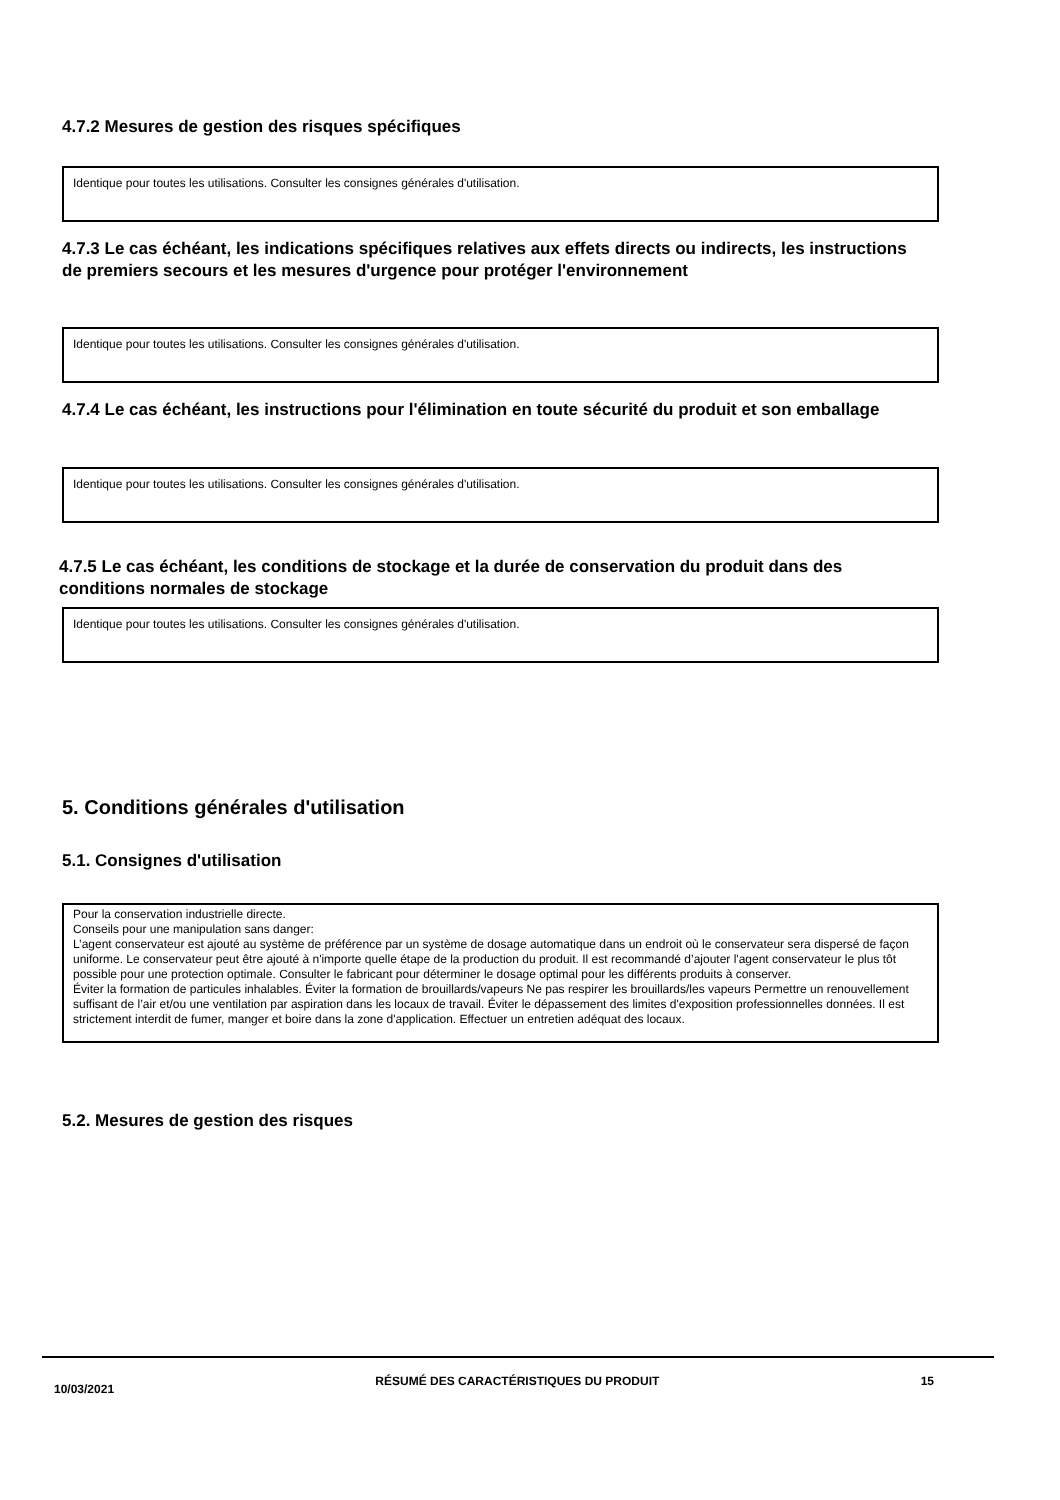4.7.2 Mesures de gestion des risques spécifiques
Identique pour toutes les utilisations. Consulter les consignes générales d'utilisation.
4.7.3 Le cas échéant, les indications spécifiques relatives aux effets directs ou indirects, les instructions de premiers secours et les mesures d'urgence pour protéger l'environnement
Identique pour toutes les utilisations. Consulter les consignes générales d'utilisation.
4.7.4 Le cas échéant, les instructions pour l'élimination en toute sécurité du produit et son emballage
Identique pour toutes les utilisations. Consulter les consignes générales d'utilisation.
4.7.5 Le cas échéant, les conditions de stockage et la durée de conservation du produit dans des conditions normales de stockage
Identique pour toutes les utilisations. Consulter les consignes générales d'utilisation.
5. Conditions générales d'utilisation
5.1. Consignes d'utilisation
Pour la conservation industrielle directe.
Conseils pour une manipulation sans danger:
L’agent conservateur est ajouté au système de préférence par un système de dosage automatique dans un endroit où le conservateur sera dispersé de façon uniforme. Le conservateur peut être ajouté à n'importe quelle étape de la production du produit. Il est recommandé d’ajouter l'agent conservateur le plus tôt possible pour une protection optimale. Consulter le fabricant pour déterminer le dosage optimal pour les différents produits à conserver.
Éviter la formation de particules inhalables. Éviter la formation de brouillards/vapeurs Ne pas respirer les brouillards/les vapeurs Permettre un renouvellement suffisant de l’air et/ou une ventilation par aspiration dans les locaux de travail. Éviter le dépassement des limites d'exposition professionnelles données. Il est strictement interdit de fumer, manger et boire dans la zone d'application. Effectuer un entretien adéquat des locaux.
5.2. Mesures de gestion des risques
10/03/2021 RÉSUMÉ DES CARACTÉRISTIQUES DU PRODUIT 15